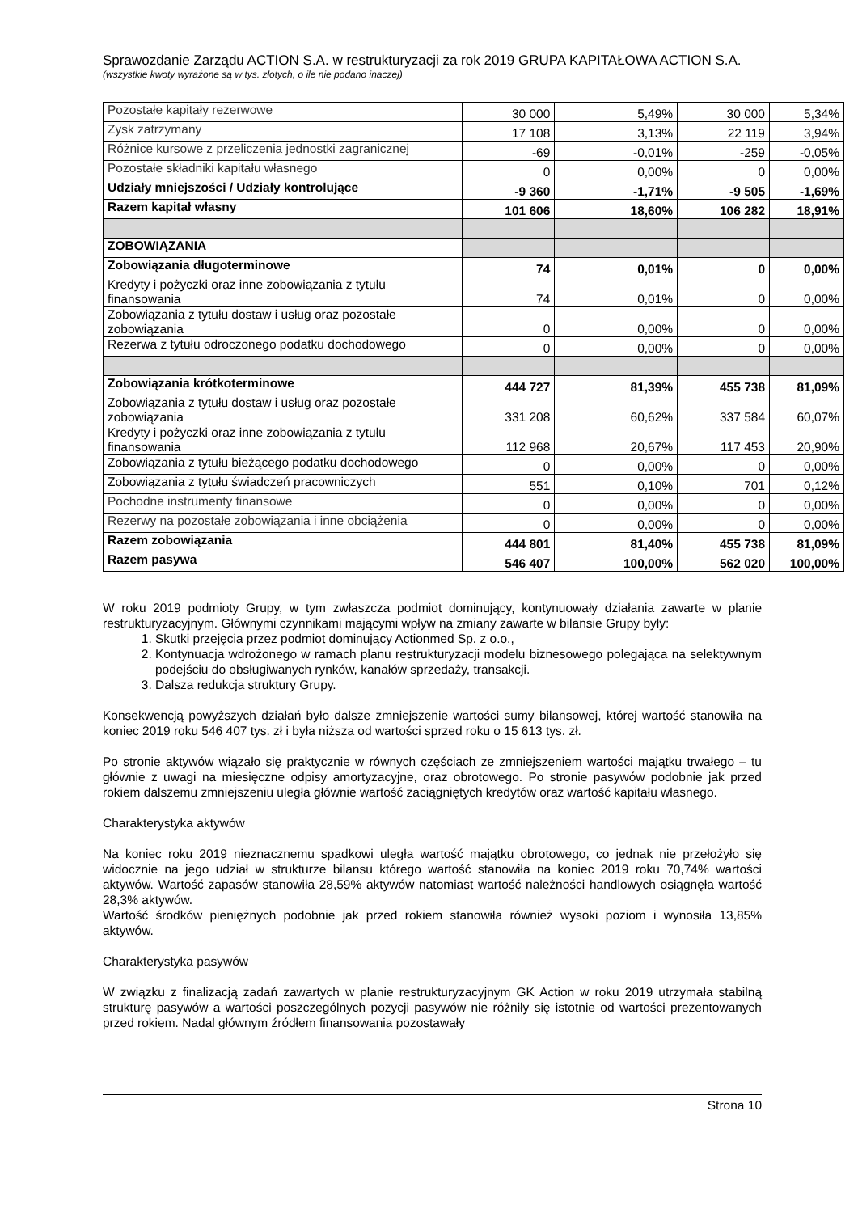Sprawozdanie Zarządu ACTION S.A. w restrukturyzacji za rok 2019 GRUPA KAPITAŁOWA ACTION S.A.
(wszystkie kwoty wyrażone są w tys. złotych, o ile nie podano inaczej)
| Pozostałe kapitały rezerwowe | 30 000 | 5,49% | 30 000 | 5,34% |
| Zysk zatrzymany | 17 108 | 3,13% | 22 119 | 3,94% |
| Różnice kursowe z przeliczenia jednostki zagranicznej | -69 | -0,01% | -259 | -0,05% |
| Pozostałe składniki kapitału własnego | 0 | 0,00% | 0 | 0,00% |
| Udziały mniejszości / Udziały kontrolujące | -9 360 | -1,71% | -9 505 | -1,69% |
| Razem kapitał własny | 101 606 | 18,60% | 106 282 | 18,91% |
| ZOBOWIĄZANIA | | | | |
| Zobowiązania długoterminowe | 74 | 0,01% | 0 | 0,00% |
| Kredyty i pożyczki oraz inne zobowiązania z tytułu finansowania | 74 | 0,01% | 0 | 0,00% |
| Zobowiązania z tytułu dostaw i usług oraz pozostałe zobowiązania | 0 | 0,00% | 0 | 0,00% |
| Rezerwa z tytułu odroczonego podatku dochodowego | 0 | 0,00% | 0 | 0,00% |
| Zobowiązania krótkoterminowe | 444 727 | 81,39% | 455 738 | 81,09% |
| Zobowiązania z tytułu dostaw i usług oraz pozostałe zobowiązania | 331 208 | 60,62% | 337 584 | 60,07% |
| Kredyty i pożyczki oraz inne zobowiązania z tytułu finansowania | 112 968 | 20,67% | 117 453 | 20,90% |
| Zobowiązania z tytułu bieżącego podatku dochodowego | 0 | 0,00% | 0 | 0,00% |
| Zobowiązania z tytułu świadczeń pracowniczych | 551 | 0,10% | 701 | 0,12% |
| Pochodne instrumenty finansowe | 0 | 0,00% | 0 | 0,00% |
| Rezerwy na pozostałe zobowiązania i inne obciążenia | 0 | 0,00% | 0 | 0,00% |
| Razem zobowiązania | 444 801 | 81,40% | 455 738 | 81,09% |
| Razem pasywa | 546 407 | 100,00% | 562 020 | 100,00% |
W roku 2019 podmioty Grupy, w tym zwłaszcza podmiot dominujący, kontynuowały działania zawarte w planie restrukturyzacyjnym. Głównymi czynnikami mającymi wpływ na zmiany zawarte w bilansie Grupy były:
1. Skutki przejęcia przez podmiot dominujący Actionmed Sp. z o.o.,
2. Kontynuacja wdrożonego w ramach planu restrukturyzacji modelu biznesowego polegająca na selektywnym podejściu do obsługiwanych rynków, kanałów sprzedaży, transakcji.
3. Dalsza redukcja struktury Grupy.
Konsekwencją powyższych działań było dalsze zmniejszenie wartości sumy bilansowej, której wartość stanowiła na koniec 2019 roku 546 407 tys. zł i była niższa od wartości sprzed roku o 15 613 tys. zł.
Po stronie aktywów wiązało się praktycznie w równych częściach ze zmniejszeniem wartości majątku trwałego – tu głównie z uwagi na miesięczne odpisy amortyzacyjne, oraz obrotowego. Po stronie pasywów podobnie jak przed rokiem dalszemu zmniejszeniu uległa głównie wartość zaciągniętych kredytów oraz wartość kapitału własnego.
Charakterystyka aktywów
Na koniec roku 2019 nieznacznemu spadkowi uległa wartość majątku obrotowego, co jednak nie przełożyło się widocznie na jego udział w strukturze bilansu którego wartość stanowiła na koniec 2019 roku 70,74% wartości aktywów. Wartość zapasów stanowiła 28,59% aktywów natomiast wartość należności handlowych osiągnęła wartość 28,3% aktywów.
Wartość środków pieniężnych podobnie jak przed rokiem stanowiła również wysoki poziom i wynosiła 13,85% aktywów.
Charakterystyka pasywów
W związku z finalizacją zadań zawartych w planie restrukturyzacyjnym GK Action w roku 2019 utrzymała stabilną strukturę pasywów a wartości poszczególnych pozycji pasywów nie różniły się istotnie od wartości prezentowanych przed rokiem. Nadal głównym źródłem finansowania pozostawały
Strona 10